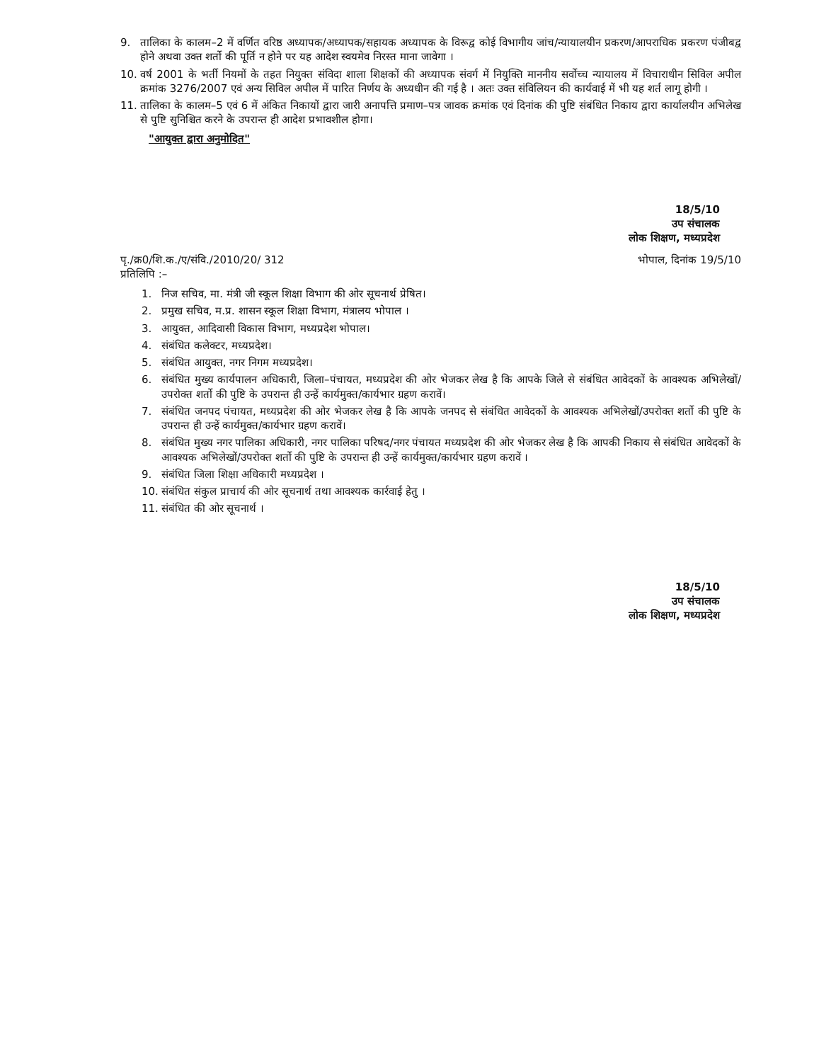9. तालिका के कालम–2 में वर्णित वरिष्ठ अध्यापक/अध्यापक/सहायक अध्यापक के विरूद्व कोई विभागीय जांच/न्यायालयीन प्रकरण/आपराधिक प्रकरण पंजीबद्व होने अथवा उक्त शर्तो की पूर्ति न होने पर यह आदेश स्वयमेव निरस्त माना जावेगा ।
10. वर्ष 2001 के भर्ती नियमों के तहत नियुक्त संविदा शाला शिक्षकों की अध्यापक संवर्ग में नियुक्ति माननीय सर्वोच्च न्यायालय में विचाराधीन सिविल अपील क्रमांक 3276/2007 एवं अन्य सिविल अपील में पारित निर्णय के अध्यधीन की गई है । अतः उक्त संविलियन की कार्यवाई में भी यह शर्त लागू होगी ।
11. तालिका के कालम–5 एवं 6 में अंकित निकायों द्वारा जारी अनापत्ति प्रमाण–पत्र जावक क्रमांक एवं दिनांक की पुष्टि संबंधित निकाय द्वारा कार्यालयीन अभिलेख से पुष्टि सुनिश्चित करने के उपरान्त ही आदेश प्रभावशील होगा।
"आयुक्त द्वारा अनुमोदित"
18/5/10
उप संचालक
लोक शिक्षण, मध्यप्रदेश
पृ./क्र0/शि.क./ए/संवि./2010/20/ 312
प्रतिलिपि :–
भोपाल, दिनांक 19/5/10
1. निज सचिव, मा. मंत्री जी स्कूल शिक्षा विभाग की ओर सूचनार्थ प्रेषित।
2. प्रमुख सचिव, म.प्र. शासन स्कूल शिक्षा विभाग, मंत्रालय भोपाल ।
3. आयुक्त, आदिवासी विकास विभाग, मध्यप्रदेश भोपाल।
4. संबंधित कलेक्टर, मध्यप्रदेश।
5. संबंधित आयुक्त, नगर निगम मध्यप्रदेश।
6. संबंधित मुख्य कार्यपालन अधिकारी, जिला–पंचायत, मध्यप्रदेश की ओर भेजकर लेख है कि आपके जिले से संबंधित आवेदकों के आवश्यक अभिलेखों/उपरोक्त शर्तो की पुष्टि के उपरान्त ही उन्हें कार्यमुक्त/कार्यभार ग्रहण करावें।
7. संबंधित जनपद पंचायत, मध्यप्रदेश की ओर भेजकर लेख है कि आपके जनपद से संबंधित आवेदकों के आवश्यक अभिलेखों/उपरोक्त शर्तो की पुष्टि के उपरान्त ही उन्हें कार्यमुक्त/कार्यभार ग्रहण करावें।
8. संबंधित मुख्य नगर पालिका अधिकारी, नगर पालिका परिषद/नगर पंचायत मध्यप्रदेश की ओर भेजकर लेख है कि आपकी निकाय से संबंधित आवेदकों के आवश्यक अभिलेखों/उपरोक्त शर्तो की पुष्टि के उपरान्त ही उन्हें कार्यमुक्त/कार्यभार ग्रहण करावें ।
9. संबंधित जिला शिक्षा अधिकारी मध्यप्रदेश ।
10. संबंधित संकुल प्राचार्य की ओर सूचनार्थ तथा आवश्यक कार्रवाई हेतु ।
11. संबंधित की ओर सूचनार्थ ।
18/5/10
उप संचालक
लोक शिक्षण, मध्यप्रदेश